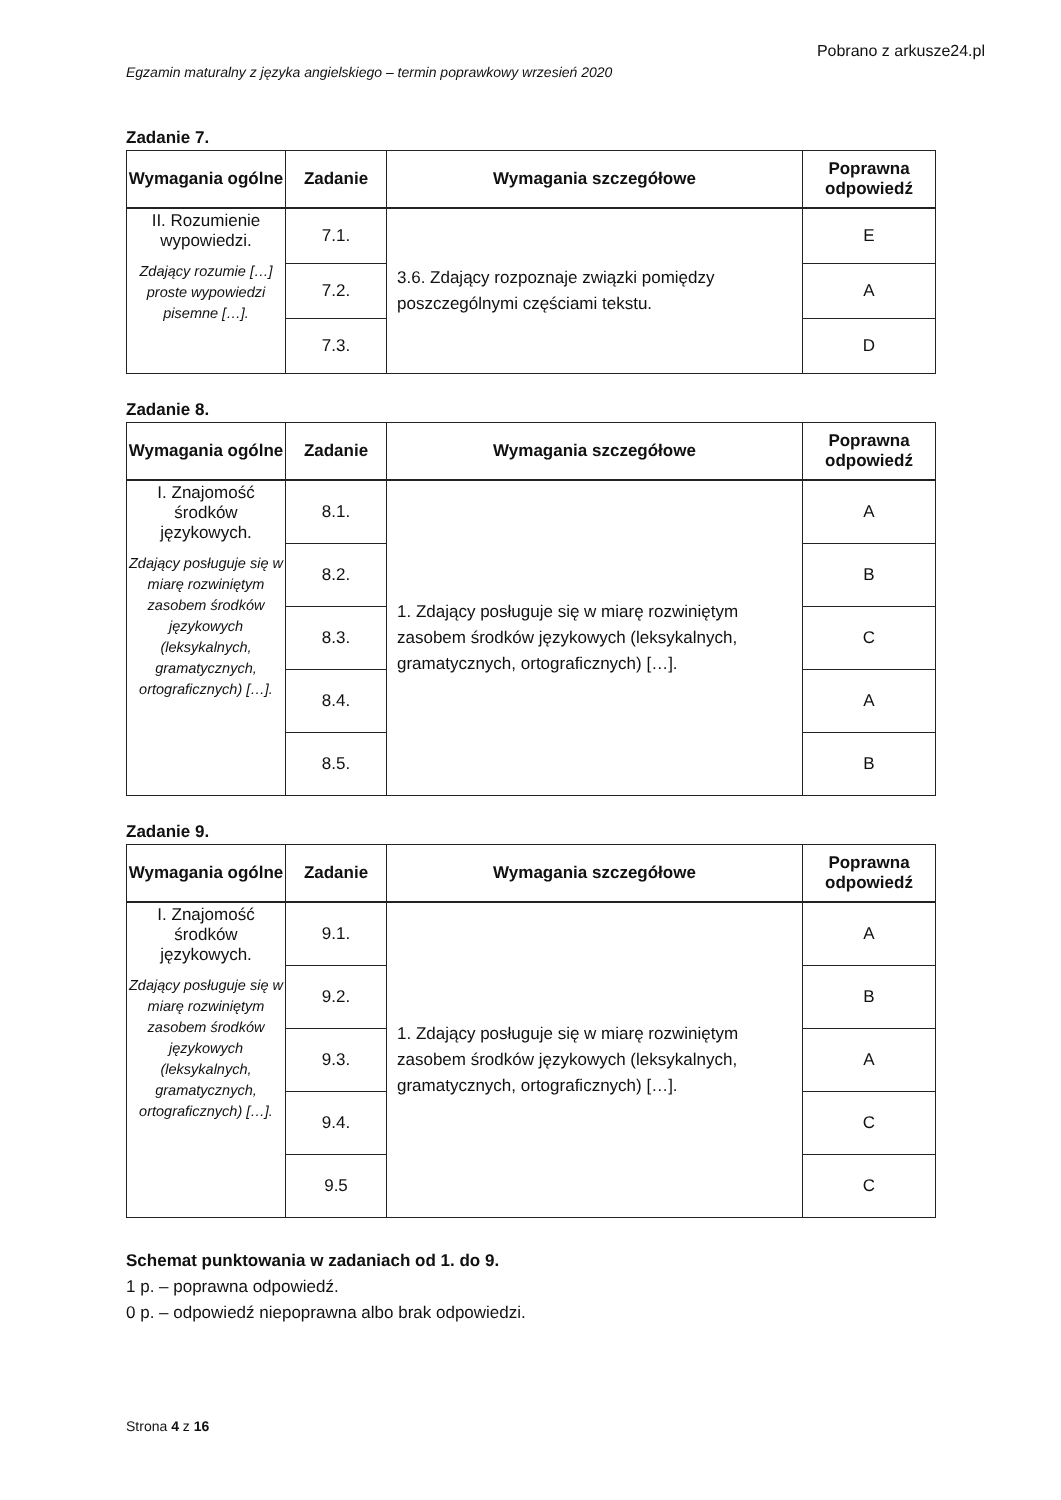Pobrano z arkusze24.pl
Egzamin maturalny z języka angielskiego – termin poprawkowy wrzesień 2020
Zadanie 7.
| Wymagania ogólne | Zadanie | Wymagania szczegółowe | Poprawna odpowiedź |
| --- | --- | --- | --- |
| II. Rozumienie wypowiedzi. Zdający rozumie […] proste wypowiedzi pisemne […]. | 7.1. | 3.6. Zdający rozpoznaje związki pomiędzy poszczególnymi częściami tekstu. | E |
| | 7.2. | | A |
| | 7.3. | | D |
Zadanie 8.
| Wymagania ogólne | Zadanie | Wymagania szczegółowe | Poprawna odpowiedź |
| --- | --- | --- | --- |
| I. Znajomość środków językowych. Zdający posługuje się w miarę rozwiniętym zasobem środków językowych (leksykalnych, gramatycznych, ortograficznych) […]. | 8.1. | 1. Zdający posługuje się w miarę rozwiniętym zasobem środków językowych (leksykalnych, gramatycznych, ortograficznych) […]. | A |
| | 8.2. | | B |
| | 8.3. | | C |
| | 8.4. | | A |
| | 8.5. | | B |
Zadanie 9.
| Wymagania ogólne | Zadanie | Wymagania szczegółowe | Poprawna odpowiedź |
| --- | --- | --- | --- |
| I. Znajomość środków językowych. Zdający posługuje się w miarę rozwiniętym zasobem środków językowych (leksykalnych, gramatycznych, ortograficznych) […]. | 9.1. | 1. Zdający posługuje się w miarę rozwiniętym zasobem środków językowych (leksykalnych, gramatycznych, ortograficznych) […]. | A |
| | 9.2. | | B |
| | 9.3. | | A |
| | 9.4. | | C |
| | 9.5 | | C |
Schemat punktowania w zadaniach od 1. do 9.
1 p. – poprawna odpowiedź.
0 p. – odpowiedź niepoprawna albo brak odpowiedzi.
Strona 4 z 16